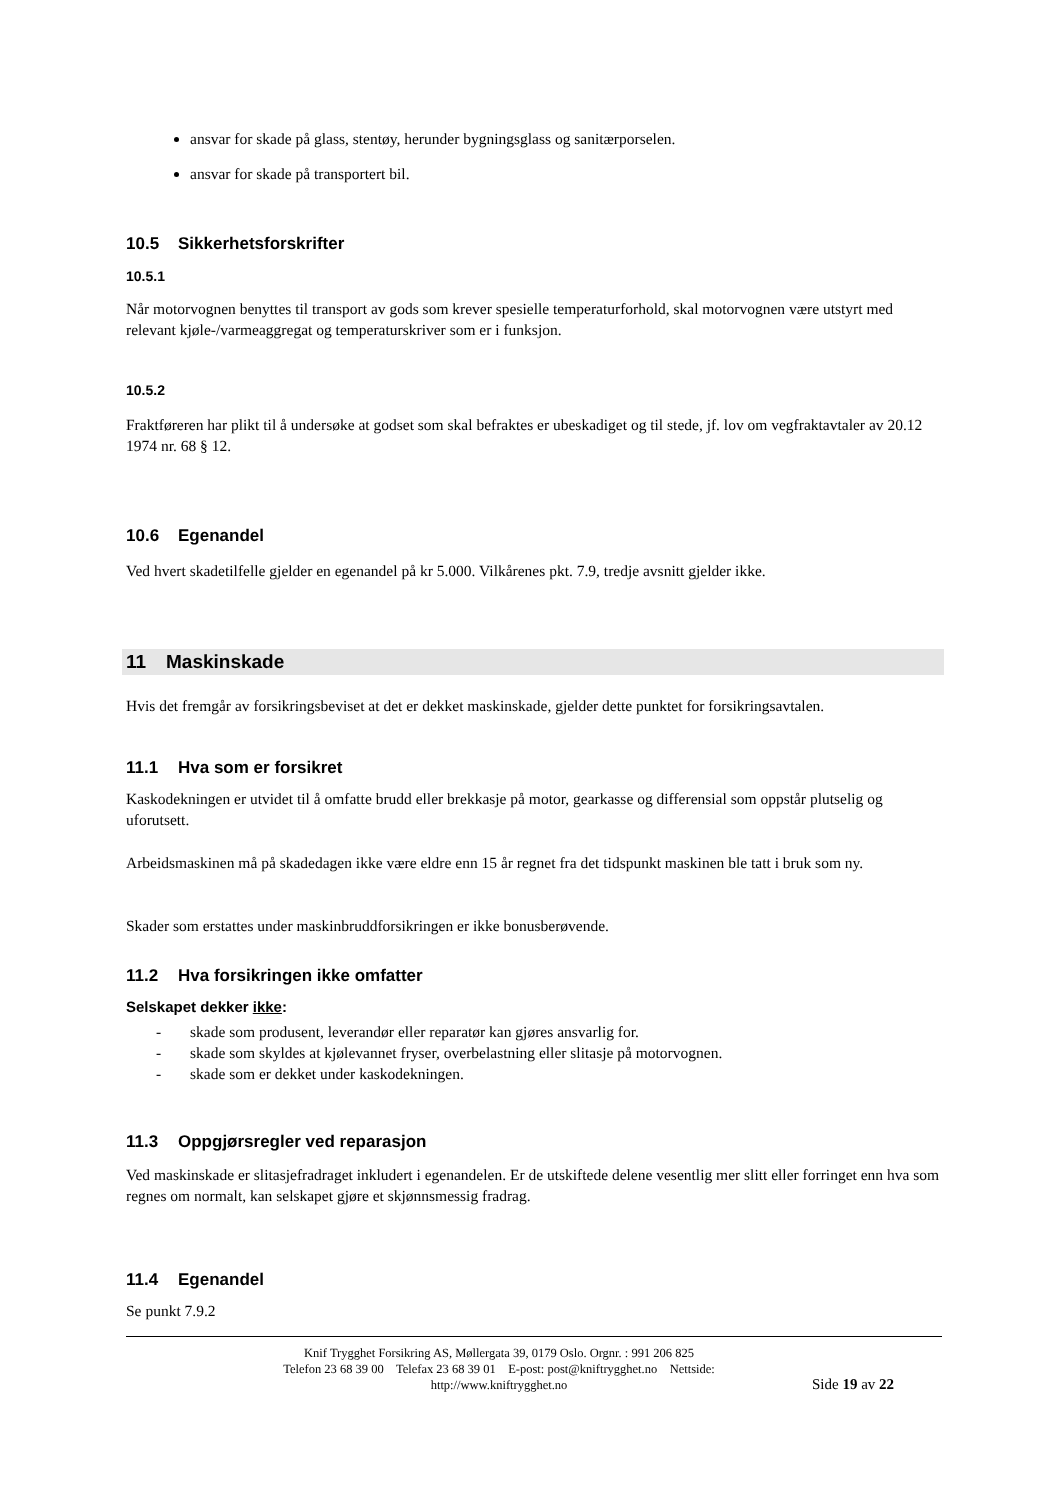ansvar for skade på glass, stentøy, herunder bygningsglass og sanitærporselen.
ansvar for skade på transportert bil.
10.5 Sikkerhetsforskrifter
10.5.1
Når motorvognen benyttes til transport av gods som krever spesielle temperaturforhold, skal motorvognen være utstyrt med relevant kjøle-/varmeaggregat og temperaturskriver som er i funksjon.
10.5.2
Fraktføreren har plikt til å undersøke at godset som skal befraktes er ubeskadiget og til stede, jf. lov om vegfraktavtaler av 20.12 1974 nr. 68 § 12.
10.6 Egenandel
Ved hvert skadetilfelle gjelder en egenandel på kr 5.000. Vilkårenes pkt. 7.9, tredje avsnitt gjelder ikke.
11 Maskinskade
Hvis det fremgår av forsikringsbeviset at det er dekket maskinskade, gjelder dette punktet for forsikringsavtalen.
11.1 Hva som er forsikret
Kaskodekningen er utvidet til å omfatte brudd eller brekkasje på motor, gearkasse og differensial som oppstår plutselig og uforutsett.
Arbeidsmaskinen må på skadedagen ikke være eldre enn 15 år regnet fra det tidspunkt maskinen ble tatt i bruk som ny.
Skader som erstattes under maskinbruddforsikringen er ikke bonusberøvende.
11.2 Hva forsikringen ikke omfatter
Selskapet dekker ikke:
- skade som produsent, leverandør eller reparatør kan gjøres ansvarlig for.
- skade som skyldes at kjølevannet fryser, overbelastning eller slitasje på motorvognen.
- skade som er dekket under kaskodekningen.
11.3 Oppgjørsregler ved reparasjon
Ved maskinskade er slitasjefradraget inkludert i egenandelen. Er de utskiftede delene vesentlig mer slitt eller forringet enn hva som regnes om normalt, kan selskapet gjøre et skjønnsmessig fradrag.
11.4 Egenandel
Se punkt 7.9.2
Knif Trygghet Forsikring AS, Møllergata 39, 0179 Oslo. Orgnr. : 991 206 825
Telefon 23 68 39 00 Telefax 23 68 39 01 E-post: post@kniftrygghet.no Nettside:
http://www.kniftrygghet.no
Side 19 av 22